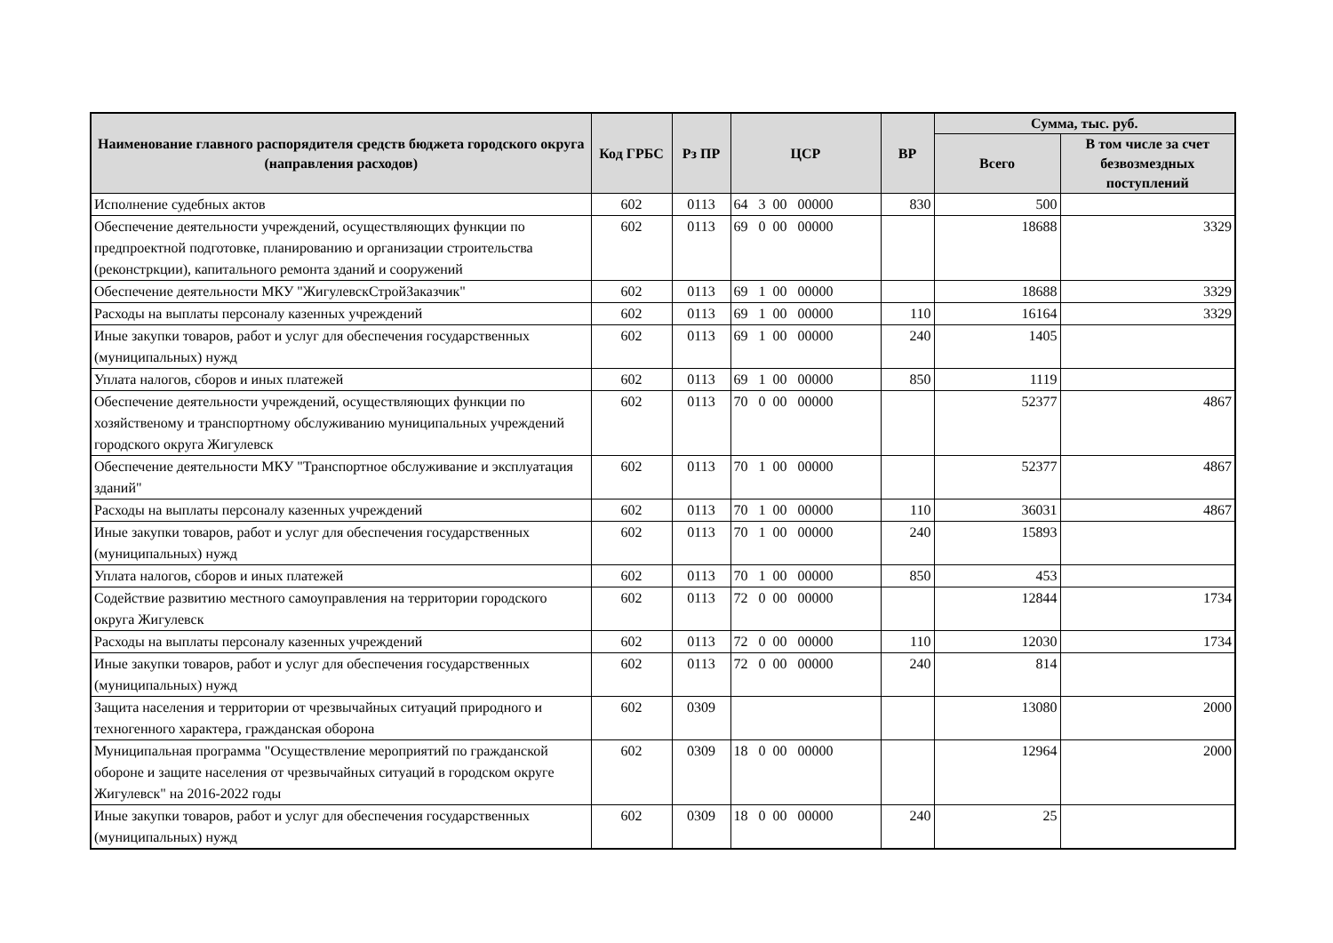| Наименование главного распорядителя средств бюджета городского округа (направления расходов) | Код ГРБС | Рз ПР | ЦСР | ВР | Сумма, тыс. руб. | |
| --- | --- | --- | --- | --- | --- | --- |
| | | | | | Всего | В том числе за счет безвозмездных поступлений |
| Исполнение судебных актов | 602 | 0113 | 64 3 00 00000 | 830 | 500 | |
| Обеспечение деятельности учреждений, осуществляющих функции по предпроектной подготовке, планированию и организации строительства (реконстркции), капитального ремонта зданий и сооружений | 602 | 0113 | 69 0 00 00000 | | 18688 | 3329 |
| Обеспечение деятельности МКУ "ЖигулевскСтройЗаказчик" | 602 | 0113 | 69 1 00 00000 | | 18688 | 3329 |
| Расходы на выплаты персоналу казенных учреждений | 602 | 0113 | 69 1 00 00000 | 110 | 16164 | 3329 |
| Иные закупки товаров, работ и услуг для обеспечения государственных (муниципальных) нужд | 602 | 0113 | 69 1 00 00000 | 240 | 1405 | |
| Уплата налогов, сборов и иных платежей | 602 | 0113 | 69 1 00 00000 | 850 | 1119 | |
| Обеспечение деятельности учреждений, осуществляющих функции по хозяйственому и транспортному обслуживанию муниципальных учреждений городского округа Жигулевск | 602 | 0113 | 70 0 00 00000 | | 52377 | 4867 |
| Обеспечение деятельности МКУ "Транспортное обслуживание и эксплуатация зданий" | 602 | 0113 | 70 1 00 00000 | | 52377 | 4867 |
| Расходы на выплаты персоналу казенных учреждений | 602 | 0113 | 70 1 00 00000 | 110 | 36031 | 4867 |
| Иные закупки товаров, работ и услуг для обеспечения государственных (муниципальных) нужд | 602 | 0113 | 70 1 00 00000 | 240 | 15893 | |
| Уплата налогов, сборов и иных платежей | 602 | 0113 | 70 1 00 00000 | 850 | 453 | |
| Содействие развитию местного самоуправления на территории городского округа Жигулевск | 602 | 0113 | 72 0 00 00000 | | 12844 | 1734 |
| Расходы на выплаты персоналу казенных учреждений | 602 | 0113 | 72 0 00 00000 | 110 | 12030 | 1734 |
| Иные закупки товаров, работ и услуг для обеспечения государственных (муниципальных) нужд | 602 | 0113 | 72 0 00 00000 | 240 | 814 | |
| Защита населения и территории от чрезвычайных ситуаций природного и техногенного характера, гражданская оборона | 602 | 0309 | | | 13080 | 2000 |
| Муниципальная программа "Осуществление мероприятий по гражданской обороне и защите населения от чрезвычайных ситуаций в городском округе Жигулевск" на 2016-2022 годы | 602 | 0309 | 18 0 00 00000 | | 12964 | 2000 |
| Иные закупки товаров, работ и услуг для обеспечения государственных (муниципальных) нужд | 602 | 0309 | 18 0 00 00000 | 240 | 25 | |